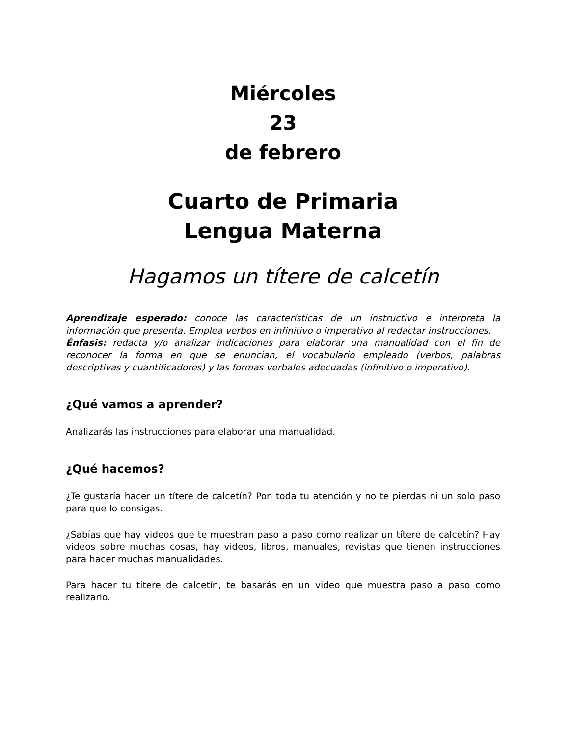Miércoles
23
de febrero
Cuarto de Primaria
Lengua Materna
Hagamos un títere de calcetín
Aprendizaje esperado: conoce las características de un instructivo e interpreta la información que presenta. Emplea verbos en infinitivo o imperativo al redactar instrucciones.
Énfasis: redacta y/o analizar indicaciones para elaborar una manualidad con el fin de reconocer la forma en que se enuncian, el vocabulario empleado (verbos, palabras descriptivas y cuantificadores) y las formas verbales adecuadas (infinitivo o imperativo).
¿Qué vamos a aprender?
Analizarás las instrucciones para elaborar una manualidad.
¿Qué hacemos?
¿Te gustaría hacer un títere de calcetín? Pon toda tu atención y no te pierdas ni un solo paso para que lo consigas.
¿Sabías que hay videos que te muestran paso a paso como realizar un títere de calcetín? Hay videos sobre muchas cosas, hay videos, libros, manuales, revistas que tienen instrucciones para hacer muchas manualidades.
Para hacer tu títere de calcetín, te basarás en un video que muestra paso a paso como realizarlo.